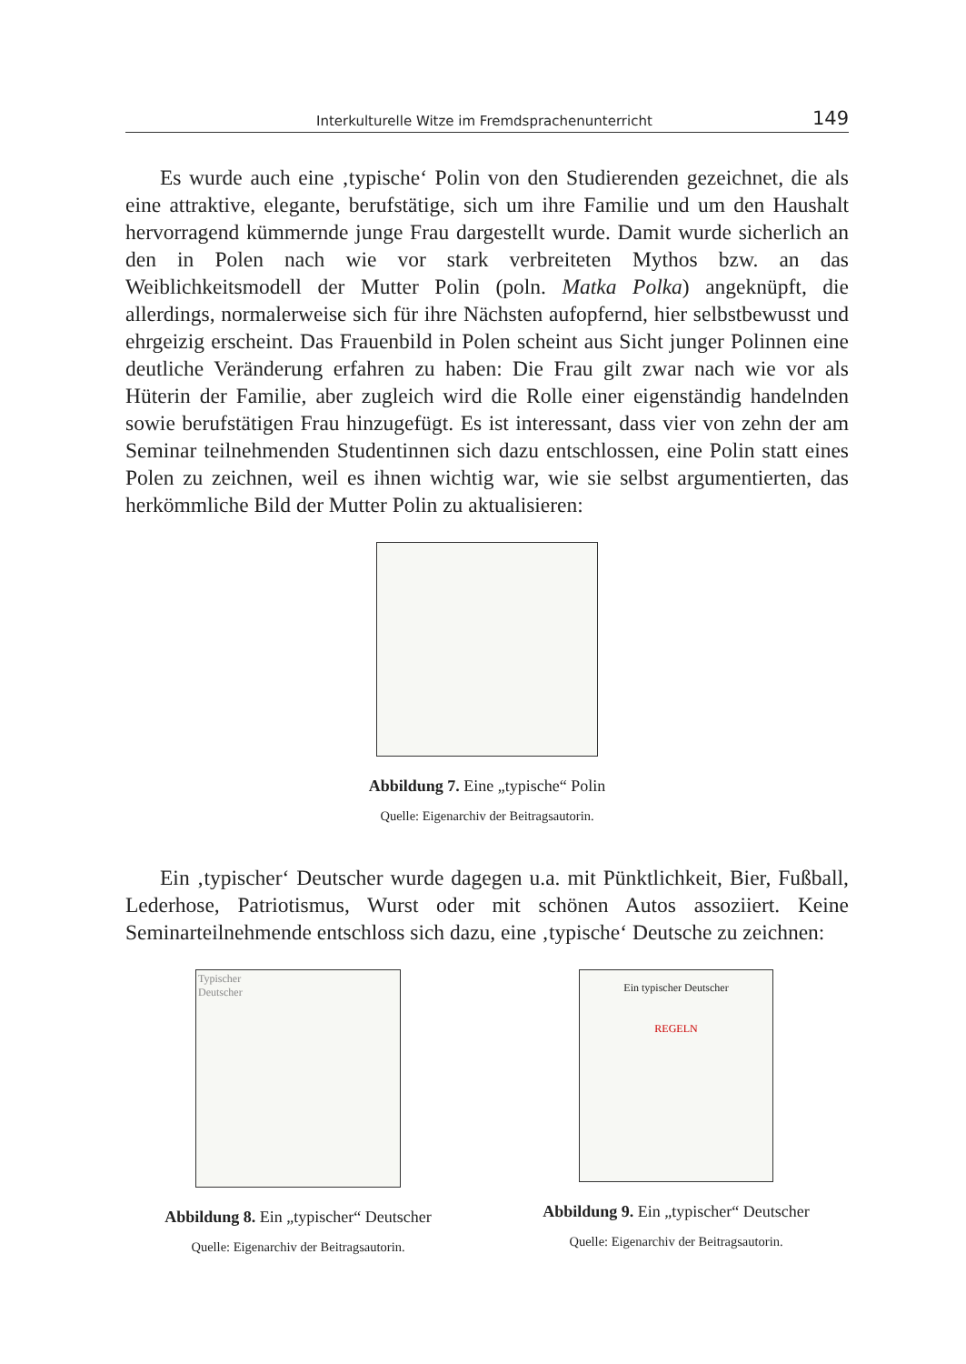Interkulturelle Witze im Fremdsprachenunterricht 149
Es wurde auch eine ‚typische‘ Polin von den Studierenden gezeichnet, die als eine attraktive, elegante, berufstätige, sich um ihre Familie und um den Haushalt hervorragend kümmernde junge Frau dargestellt wurde. Damit wurde sicherlich an den in Polen nach wie vor stark verbreiteten Mythos bzw. an das Weiblichkeitsmodell der Mutter Polin (poln. Matka Polka) angeknüpft, die allerdings, normalerweise sich für ihre Nächsten aufopfernd, hier selbstbewusst und ehrgeizig erscheint. Das Frauenbild in Polen scheint aus Sicht junger Polinnen eine deutliche Veränderung erfahren zu haben: Die Frau gilt zwar nach wie vor als Hüterin der Familie, aber zugleich wird die Rolle einer eigenständig handelnden sowie berufstätigen Frau hinzugefügt. Es ist interessant, dass vier von zehn der am Seminar teilnehmenden Studentinnen sich dazu entschlossen, eine Polin statt eines Polen zu zeichnen, weil es ihnen wichtig war, wie sie selbst argumentierten, das herkömmliche Bild der Mutter Polin zu aktualisieren:
Abbildung 7. Eine „typische“ Polin
Quelle: Eigenarchiv der Beitragsautorin.
Ein ‚typischer‘ Deutscher wurde dagegen u.a. mit Pünktlichkeit, Bier, Fußball, Lederhose, Patriotismus, Wurst oder mit schönen Autos assoziiert. Keine Seminarteilnehmende entschloss sich dazu, eine ‚typische‘ Deutsche zu zeichnen:
Typischer
Deutscher
Abbildung 8. Ein „typischer“ Deutscher
Quelle: Eigenarchiv der Beitragsautorin.
Ein typischer Deutscher
REGELN
Abbildung 9. Ein „typischer“ Deutscher
Quelle: Eigenarchiv der Beitragsautorin.